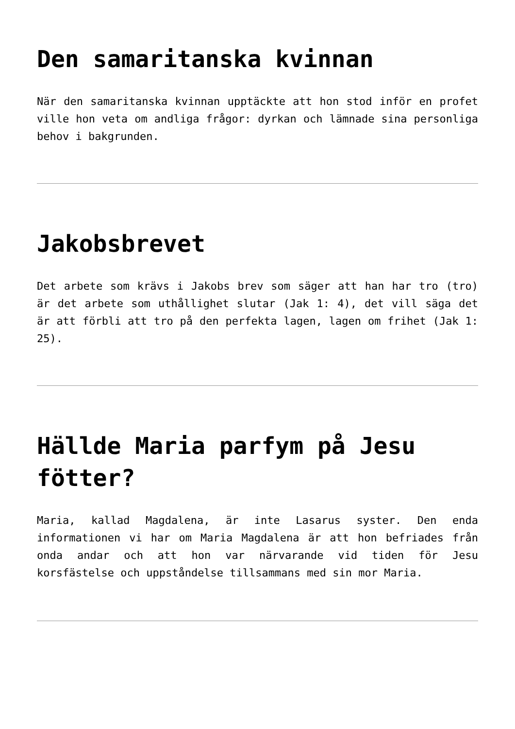Den samaritanska kvinnan
När den samaritanska kvinnan upptäckte att hon stod inför en profet ville hon veta om andliga frågor: dyrkan och lämnade sina personliga behov i bakgrunden.
Jakobsbrevet
Det arbete som krävs i Jakobs brev som säger att han har tro (tro) är det arbete som uthållighet slutar (Jak 1: 4), det vill säga det är att förbli att tro på den perfekta lagen, lagen om frihet (Jak 1: 25).
Hällde Maria parfym på Jesu fötter?
Maria, kallad Magdalena, är inte Lasarus syster. Den enda informationen vi har om Maria Magdalena är att hon befriades från onda andar och att hon var närvarande vid tiden för Jesu korsfästelse och uppståndelse tillsammans med sin mor Maria.